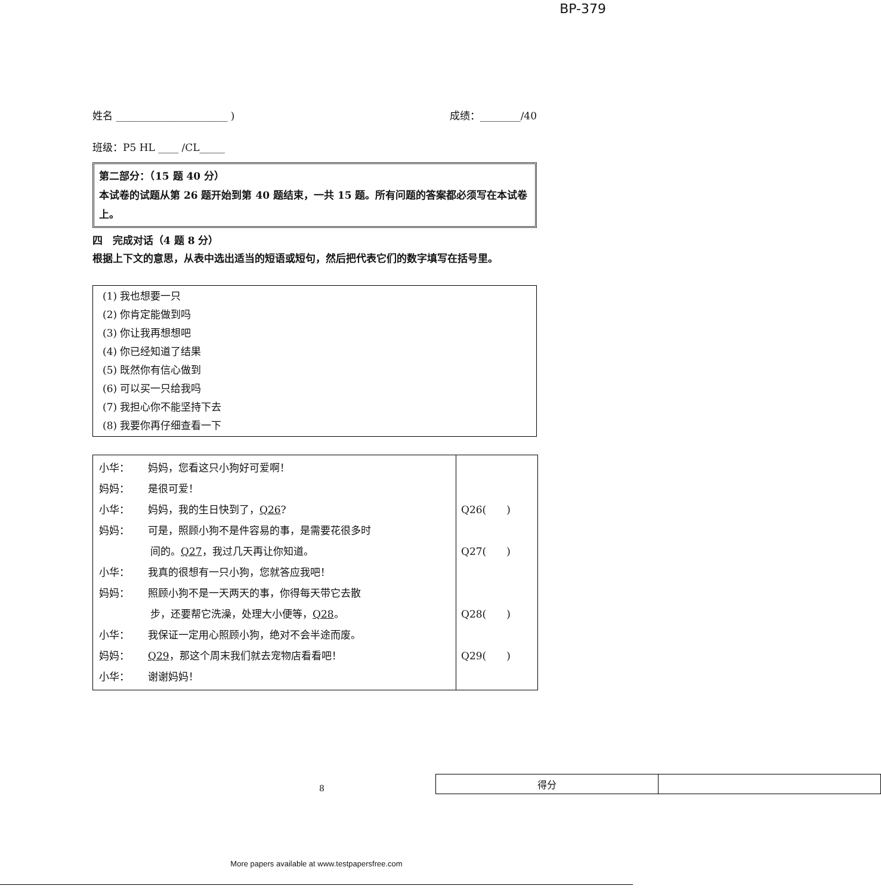BP-379
姓名 ______________________ ) 成绩：________/40
班级：P5 HL ____ /CL_____
第二部分：（15 题 40 分）
本试卷的试题从第 26 题开始到第 40 题结束，一共 15 题。所有问题的答案都必须写在本试卷上。
四　完成对话（4 题 8 分）
根据上下文的意思，从表中选出适当的短语或短句，然后把代表它们的数字填写在括号里。
(1) 我也想要一只
(2) 你肯定能做到吗
(3) 你让我再想想吧
(4) 你已经知道了结果
(5) 既然你有信心做到
(6) 可以买一只给我吗
(7) 我担心你不能坚持下去
(8) 我要你再仔细查看一下
| 小华： 妈妈，您看这只小狗好可爱啊！ 妈妈： 是很可爱！ 小华： 妈妈，我的生日快到了， Q26 ? 妈妈： 可是，照顾小狗不是件容易的事，是需要花很多时 间的。 Q27 ，我过几天再让你知道。 小华： 我真的很想有一只小狗，您就答应我吧！ 妈妈： 照顾小狗不是一天两天的事，你得每天带它去散 步，还要帮它洗澡，处理大小便等， Q28 。 小华： 我保证一定用心照顾小狗，绝对不会半途而废。 妈妈： Q29 ，那这个周末我们就去宠物店看看吧！ 小华： 谢谢妈妈！ | Q26( ) Q27( ) Q28( ) Q29( ) |
| 得分 | |
8
More papers available at www.testpapersfree.com